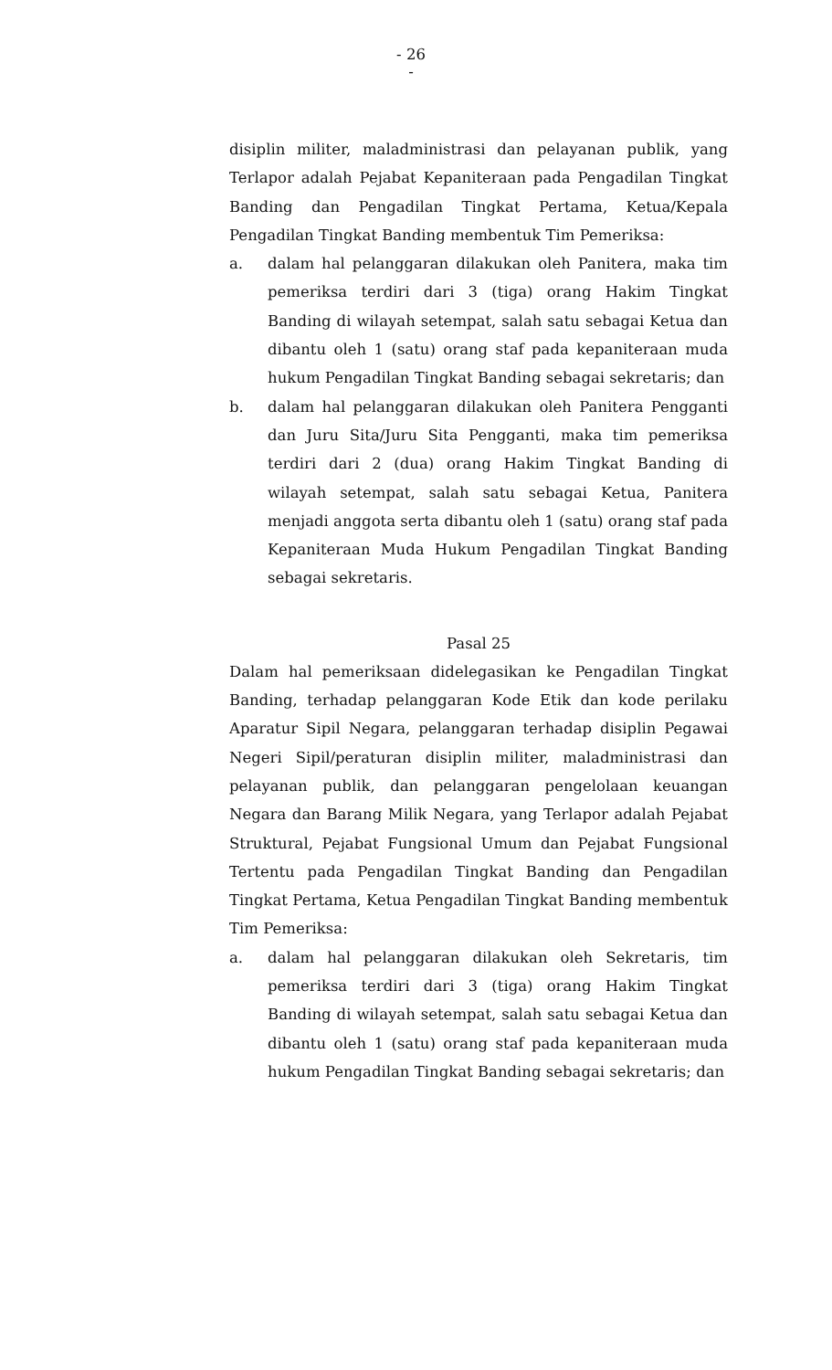- 26 -
disiplin militer, maladministrasi dan pelayanan publik, yang Terlapor adalah Pejabat Kepaniteraan pada Pengadilan Tingkat Banding dan Pengadilan Tingkat Pertama, Ketua/Kepala Pengadilan Tingkat Banding membentuk Tim Pemeriksa:
a. dalam hal pelanggaran dilakukan oleh Panitera, maka tim pemeriksa terdiri dari 3 (tiga) orang Hakim Tingkat Banding di wilayah setempat, salah satu sebagai Ketua dan dibantu oleh 1 (satu) orang staf pada kepaniteraan muda hukum Pengadilan Tingkat Banding sebagai sekretaris; dan
b. dalam hal pelanggaran dilakukan oleh Panitera Pengganti dan Juru Sita/Juru Sita Pengganti, maka tim pemeriksa terdiri dari 2 (dua) orang Hakim Tingkat Banding di wilayah setempat, salah satu sebagai Ketua, Panitera menjadi anggota serta dibantu oleh 1 (satu) orang staf pada Kepaniteraan Muda Hukum Pengadilan Tingkat Banding sebagai sekretaris.
Pasal 25
Dalam hal pemeriksaan didelegasikan ke Pengadilan Tingkat Banding, terhadap pelanggaran Kode Etik dan kode perilaku Aparatur Sipil Negara, pelanggaran terhadap disiplin Pegawai Negeri Sipil/peraturan disiplin militer, maladministrasi dan pelayanan publik, dan pelanggaran pengelolaan keuangan Negara dan Barang Milik Negara, yang Terlapor adalah Pejabat Struktural, Pejabat Fungsional Umum dan Pejabat Fungsional Tertentu pada Pengadilan Tingkat Banding dan Pengadilan Tingkat Pertama, Ketua Pengadilan Tingkat Banding membentuk Tim Pemeriksa:
a. dalam hal pelanggaran dilakukan oleh Sekretaris, tim pemeriksa terdiri dari 3 (tiga) orang Hakim Tingkat Banding di wilayah setempat, salah satu sebagai Ketua dan dibantu oleh 1 (satu) orang staf pada kepaniteraan muda hukum Pengadilan Tingkat Banding sebagai sekretaris; dan